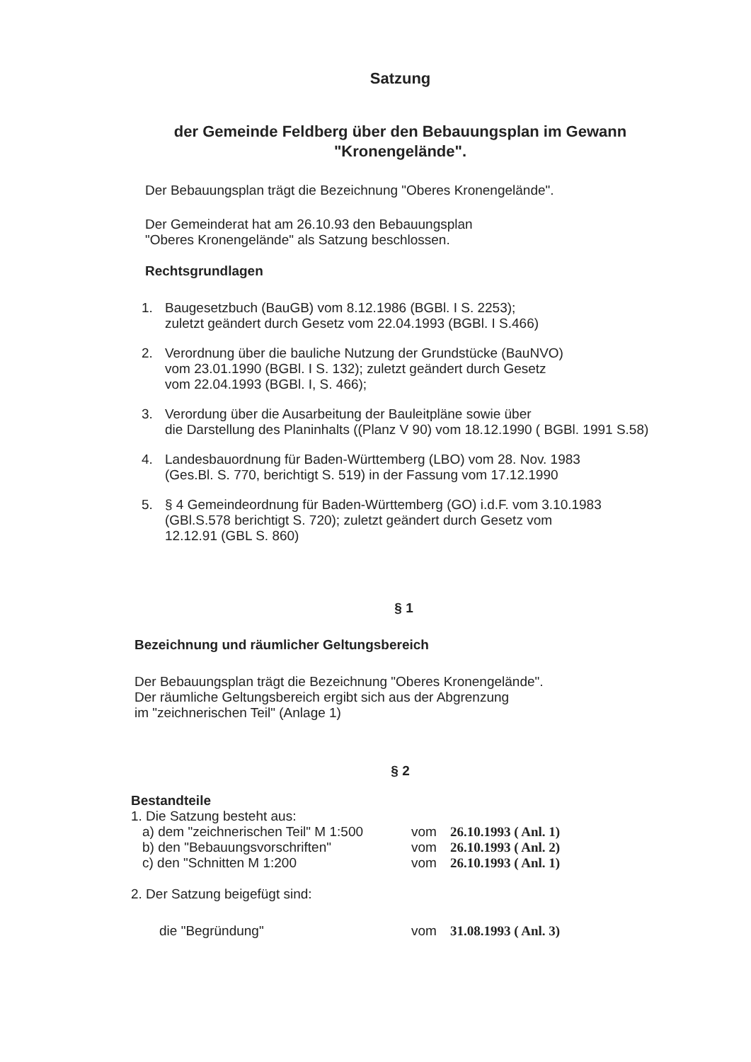Satzung
der Gemeinde Feldberg über den Bebauungsplan im Gewann
"Kronengelände".
Der Bebauungsplan trägt die Bezeichnung "Oberes Kronengelände".
Der Gemeinderat hat am 26.10.93 den Bebauungsplan
"Oberes Kronengelände" als Satzung beschlossen.
Rechtsgrundlagen
1. Baugesetzbuch (BauGB) vom 8.12.1986 (BGBl. I S. 2253);
zuletzt geändert durch Gesetz vom 22.04.1993 (BGBl. I S.466)
2. Verordnung über die bauliche Nutzung der Grundstücke (BauNVO)
vom 23.01.1990 (BGBl. I S. 132); zuletzt geändert durch Gesetz
vom 22.04.1993 (BGBl. I, S. 466);
3. Verordung über die Ausarbeitung der Bauleitpläne sowie über
die Darstellung des Planinhalts ((Planz V 90) vom 18.12.1990 ( BGBl. 1991 S.58)
4. Landesbauordnung für Baden-Württemberg (LBO) vom 28. Nov. 1983
(Ges.Bl. S. 770, berichtigt S. 519) in der Fassung vom 17.12.1990
5. § 4 Gemeindeordnung für Baden-Württemberg (GO) i.d.F. vom 3.10.1983
(GBl.S.578 berichtigt S. 720); zuletzt geändert durch Gesetz vom
12.12.91 (GBL S. 860)
§ 1
Bezeichnung und räumlicher Geltungsbereich
Der Bebauungsplan trägt die Bezeichnung "Oberes Kronengelände".
Der räumliche Geltungsbereich ergibt sich aus der Abgrenzung
im "zeichnerischen Teil" (Anlage 1)
§ 2
Bestandteile
1. Die Satzung besteht aus:
a) dem "zeichnerischen Teil" M 1:500 vom 26.10.1993 ( Anl. 1)
b) den "Bebauungsvorschriften" vom 26.10.1993 ( Anl. 2)
c) den "Schnitten M 1:200 vom 26.10.1993 ( Anl. 1)
2. Der Satzung beigefügt sind:
die "Begründung" vom 31.08.1993 ( Anl. 3)